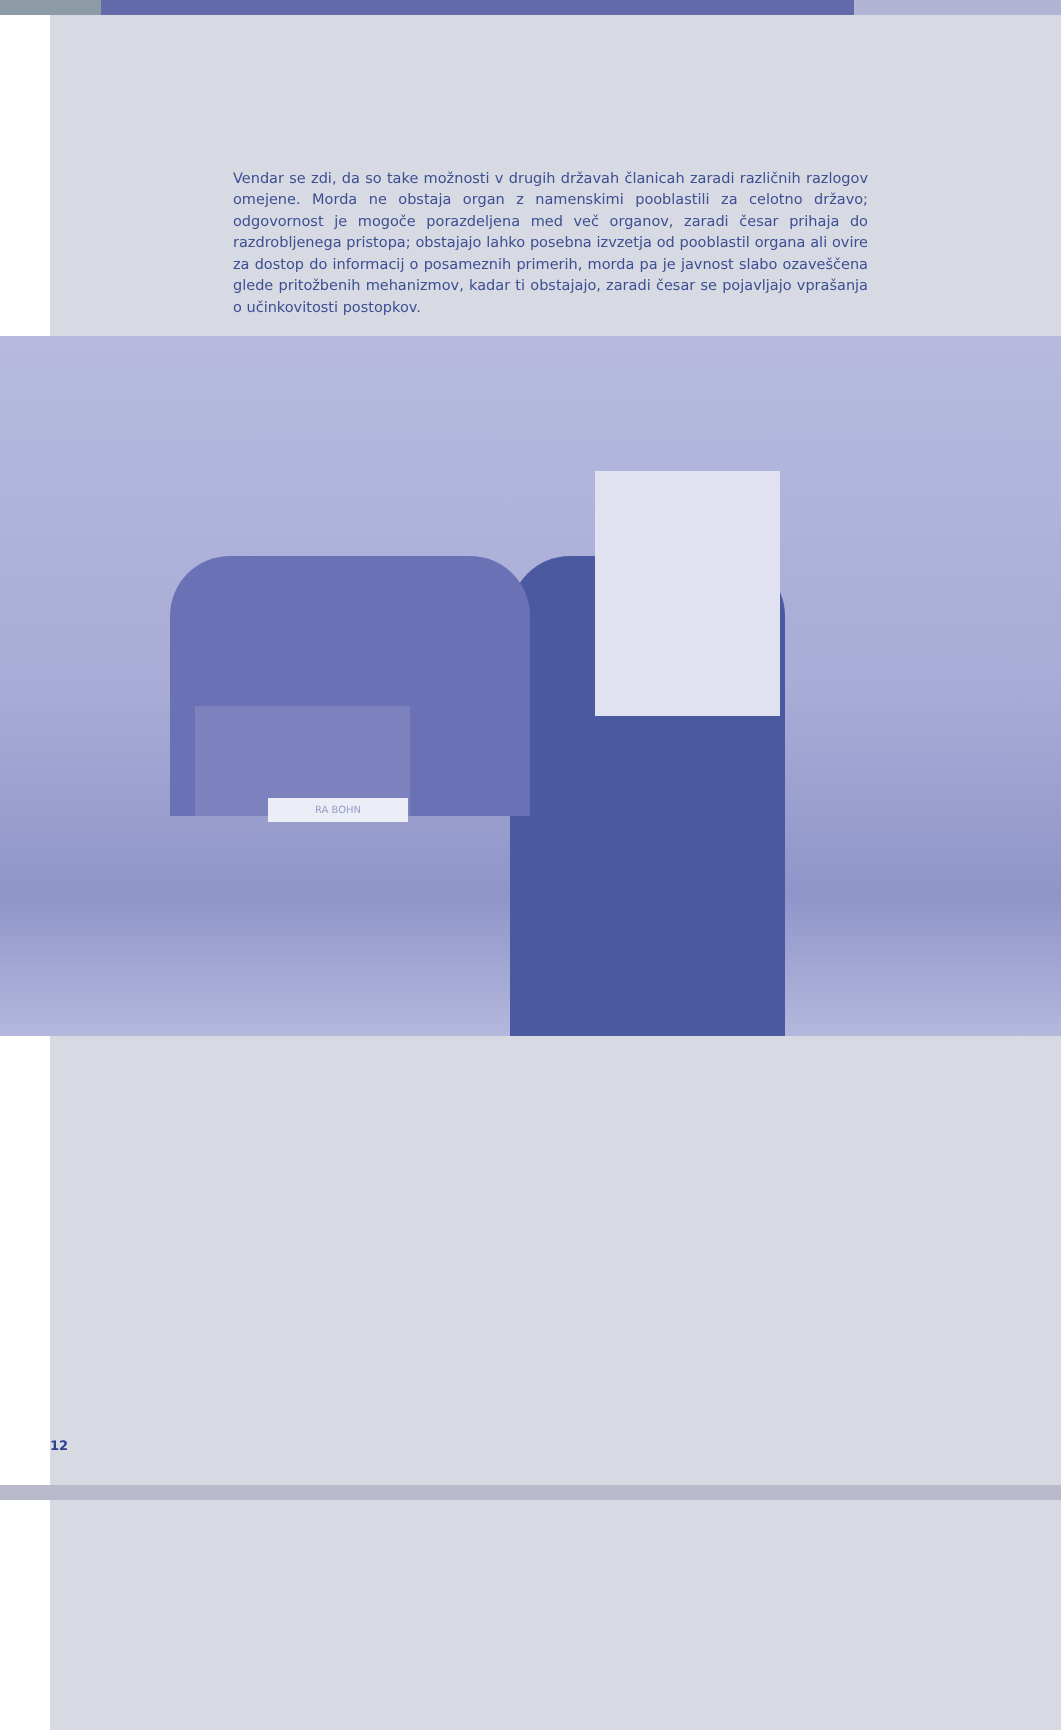Vendar se zdi, da so take možnosti v drugih državah članicah zaradi različnih razlogov omejene. Morda ne obstaja organ z namenskimi pooblastili za celotno državo; odgovornost je mogoče porazdeljena med več organov, zaradi česar prihaja do razdrobljenega pristopa; obstajajo lahko posebna izvzetja od pooblastil organa ali ovire za dostop do informacij o posameznih primerih, morda pa je javnost slabo ozaveščena glede pritožbenih mehanizmov, kadar ti obstajajo, zaradi česar se pojavljajo vprašanja o učinkovitosti postopkov.
RA BOHN
12